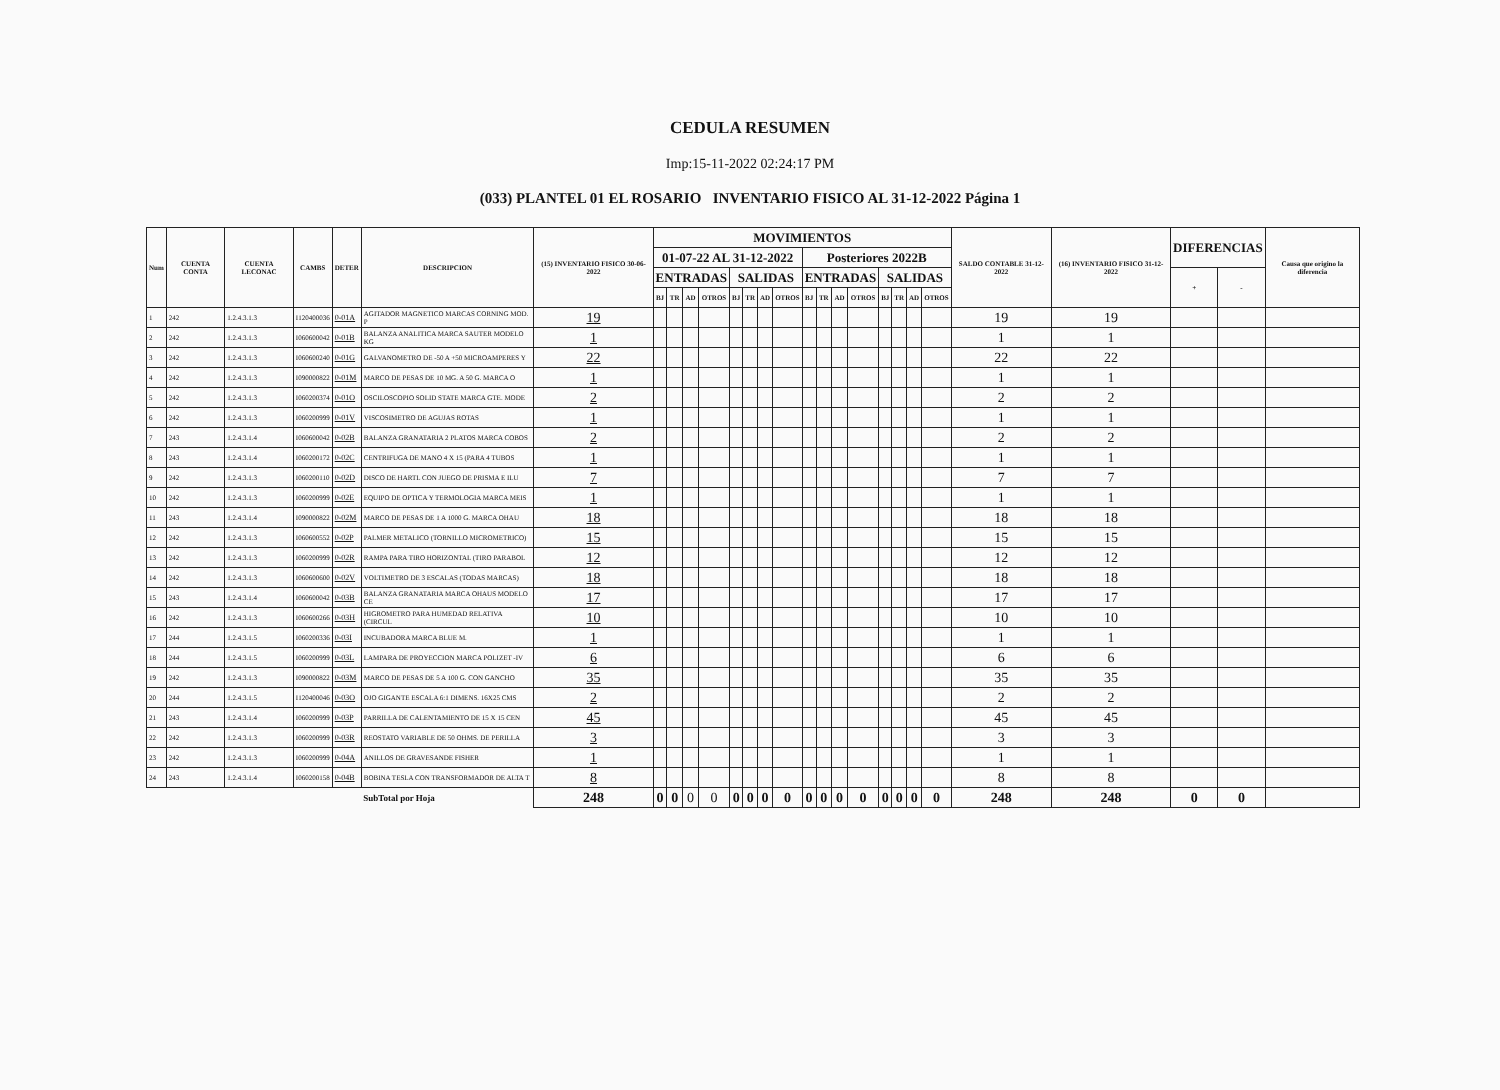CEDULA RESUMEN
Imp:15-11-2022 02:24:17 PM
(033) PLANTEL 01 EL ROSARIO INVENTARIO FISICO AL 31-12-2022 Página 1
| Num | CUENTA CONTA | CUENTA LECONAC | CAMBS | DETER | DESCRIPCION | (15) INVENTARIO FISICO 30-06-2022 | MOVIMIENTOS | | | | | | | | | | | | | | | | SALDO CONTABLE 31-12-2022 | (16) INVENTARIO FISICO 31-12-2022 | DIFERENCIAS | | Causa que origino la diferencia |
| --- | --- | --- | --- | --- | --- | --- | --- | --- | --- | --- | --- | --- | --- | --- | --- | --- | --- | --- | --- | --- | --- | --- | --- | --- | --- | --- | --- |
| | | | | | | | 01-07-22 AL 31-12-2022 | | | | | | | | Posteriores 2022B | | | | | | | | | | | | |
| | | | | | | | ENTRADAS | | | | SALIDAS | | | | ENTRADAS | | | | SALIDAS | | | | | | + | - | |
| | | | | | | | BJ | TR | AD | OTROS | BJ | TR | AD | OTROS | BJ | TR | AD | OTROS | BJ | TR | AD | OTROS | | | | | |
| 1 | 242 | 1.2.4.3.1.3 | I120400036 | 0-01A | AGITADOR MAGNETICO MARCAS CORNING MOD. P | 19 | | | | | | | | | | | | | | | | | 19 | 19 | | | |
| 2 | 242 | 1.2.4.3.1.3 | I060600042 | 0-01B | BALANZA ANALITICA MARCA SAUTER MODELO KG | 1 | | | | | | | | | | | | | | | | | 1 | 1 | | | |
| 3 | 242 | 1.2.4.3.1.3 | I060600240 | 0-01G | GALVANOMETRO DE -50 A +50 MICROAMPERES Y | 22 | | | | | | | | | | | | | | | | | 22 | 22 | | | |
| 4 | 242 | 1.2.4.3.1.3 | I090000822 | 0-01M | MARCO DE PESAS DE 10 MG. A 50 G. MARCA O | 1 | | | | | | | | | | | | | | | | | 1 | 1 | | | |
| 5 | 242 | 1.2.4.3.1.3 | I060200374 | 0-01O | OSCILOSCOPIO SOLID STATE MARCA GTE. MODE | 2 | | | | | | | | | | | | | | | | | 2 | 2 | | | |
| 6 | 242 | 1.2.4.3.1.3 | I060200999 | 0-01V | VISCOSIMETRO DE AGUJAS ROTAS | 1 | | | | | | | | | | | | | | | | | 1 | 1 | | | |
| 7 | 243 | 1.2.4.3.1.4 | I060600042 | 0-02B | BALANZA GRANATARIA 2 PLATOS MARCA COBOS | 2 | | | | | | | | | | | | | | | | | 2 | 2 | | | |
| 8 | 243 | 1.2.4.3.1.4 | I060200172 | 0-02C | CENTRIFUGA DE MANO 4 X 15 (PARA 4 TUBOS | 1 | | | | | | | | | | | | | | | | | 1 | 1 | | | |
| 9 | 242 | 1.2.4.3.1.3 | I060200110 | 0-02D | DISCO DE HARTL CON JUEGO DE PRISMA E ILU | 7 | | | | | | | | | | | | | | | | | 7 | 7 | | | |
| 10 | 242 | 1.2.4.3.1.3 | I060200999 | 0-02E | EQUIPO DE OPTICA Y TERMOLOGIA MARCA MEIS | 1 | | | | | | | | | | | | | | | | | 1 | 1 | | | |
| 11 | 243 | 1.2.4.3.1.4 | I090000822 | 0-02M | MARCO DE PESAS DE 1 A 1000 G. MARCA OHAU | 18 | | | | | | | | | | | | | | | | | 18 | 18 | | | |
| 12 | 242 | 1.2.4.3.1.3 | I060600552 | 0-02P | PALMER METALICO (TORNILLO MICROMETRICO) | 15 | | | | | | | | | | | | | | | | | 15 | 15 | | | |
| 13 | 242 | 1.2.4.3.1.3 | I060200999 | 0-02R | RAMPA PARA TIRO HORIZONTAL (TIRO PARABOL | 12 | | | | | | | | | | | | | | | | | 12 | 12 | | | |
| 14 | 242 | 1.2.4.3.1.3 | I060600600 | 0-02V | VOLTIMETRO DE 3 ESCALAS (TODAS MARCAS) | 18 | | | | | | | | | | | | | | | | | 18 | 18 | | | |
| 15 | 243 | 1.2.4.3.1.4 | I060600042 | 0-03B | BALANZA GRANATARIA MARCA OHAUS MODELO CE | 17 | | | | | | | | | | | | | | | | | 17 | 17 | | | |
| 16 | 242 | 1.2.4.3.1.3 | I060600266 | 0-03H | HIGROMETRO PARA HUMEDAD RELATIVA (CIRCUL | 10 | | | | | | | | | | | | | | | | | 10 | 10 | | | |
| 17 | 244 | 1.2.4.3.1.5 | I060200336 | 0-03I | INCUBADORA MARCA BLUE M. | 1 | | | | | | | | | | | | | | | | | 1 | 1 | | | |
| 18 | 244 | 1.2.4.3.1.5 | I060200999 | 0-03L | LAMPARA DE PROYECCION MARCA POLIZET -IV | 6 | | | | | | | | | | | | | | | | | 6 | 6 | | | |
| 19 | 242 | 1.2.4.3.1.3 | I090000822 | 0-03M | MARCO DE PESAS DE 5 A 100 G. CON GANCHO | 35 | | | | | | | | | | | | | | | | | 35 | 35 | | | |
| 20 | 244 | 1.2.4.3.1.5 | I120400046 | 0-03O | OJO GIGANTE ESCALA 6:1 DIMENS. 16X25 CMS | 2 | | | | | | | | | | | | | | | | | 2 | 2 | | | |
| 21 | 243 | 1.2.4.3.1.4 | I060200999 | 0-03P | PARRILLA DE CALENTAMIENTO DE 15 X 15 CEN | 45 | | | | | | | | | | | | | | | | | 45 | 45 | | | |
| 22 | 242 | 1.2.4.3.1.3 | I060200999 | 0-03R | REOSTATO VARIABLE DE 50 OHMS. DE PERILLA | 3 | | | | | | | | | | | | | | | | | 3 | 3 | | | |
| 23 | 242 | 1.2.4.3.1.3 | I060200999 | 0-04A | ANILLOS DE GRAVESANDE FISHER | 1 | | | | | | | | | | | | | | | | | 1 | 1 | | | |
| 24 | 243 | 1.2.4.3.1.4 | I060200158 | 0-04B | BOBINA TESLA CON TRANSFORMADOR DE ALTA T | 8 | | | | | | | | | | | | | | | | | 8 | 8 | | | |
| | | | | | SubTotal por Hoja | 248 | 0 | 0 | 0 | 0 | 0 | 0 | 0 | 0 | 0 | 0 | 0 | 0 | 0 | 0 | 0 | 0 | 248 | 248 | 0 | 0 | |